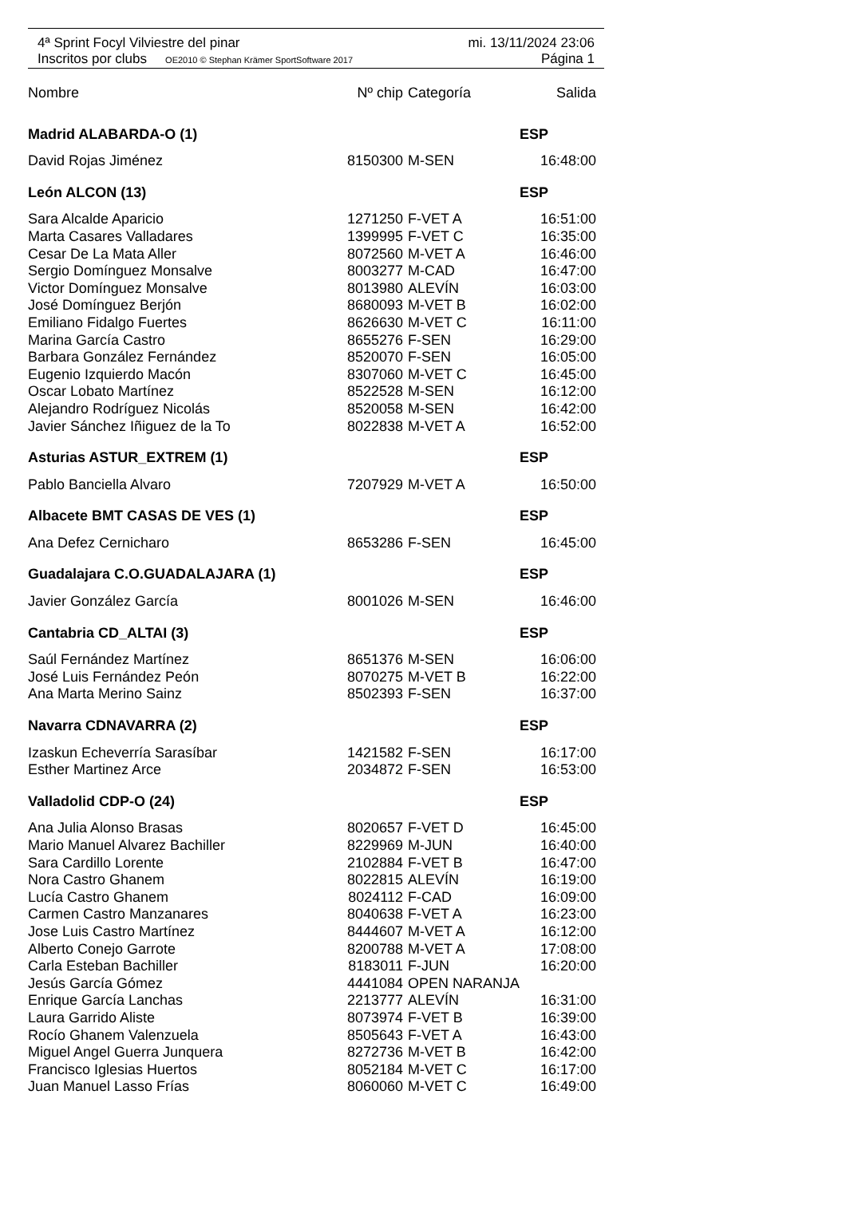4ª Sprint Focyl Vilviestre del pinar mi. 13/11/2024 23:06
Inscritos por clubs OE2010 © Stephan Krämer SportSoftware 2017 Página 1
| Nombre | Nº chip | Categoría | Salida |
| --- | --- | --- | --- |
| Madrid ALABARDA-O (1) | | | ESP |
| David Rojas Jiménez | 8150300 | M-SEN | 16:48:00 |
| León ALCON (13) | | | ESP |
| Sara Alcalde Aparicio | 1271250 | F-VET A | 16:51:00 |
| Marta Casares Valladares | 1399995 | F-VET C | 16:35:00 |
| Cesar De La Mata Aller | 8072560 | M-VET A | 16:46:00 |
| Sergio Domínguez Monsalve | 8003277 | M-CAD | 16:47:00 |
| Victor Domínguez Monsalve | 8013980 | ALEVÍN | 16:03:00 |
| José Domínguez Berjón | 8680093 | M-VET B | 16:02:00 |
| Emiliano Fidalgo Fuertes | 8626630 | M-VET C | 16:11:00 |
| Marina García Castro | 8655276 | F-SEN | 16:29:00 |
| Barbara González Fernández | 8520070 | F-SEN | 16:05:00 |
| Eugenio Izquierdo Macón | 8307060 | M-VET C | 16:45:00 |
| Oscar Lobato Martínez | 8522528 | M-SEN | 16:12:00 |
| Alejandro Rodríguez Nicolás | 8520058 | M-SEN | 16:42:00 |
| Javier Sánchez Iñiguez de la To | 8022838 | M-VET A | 16:52:00 |
| Asturias ASTUR_EXTREM (1) | | | ESP |
| Pablo Banciella Alvaro | 7207929 | M-VET A | 16:50:00 |
| Albacete BMT CASAS DE VES (1) | | | ESP |
| Ana Defez Cernicharo | 8653286 | F-SEN | 16:45:00 |
| Guadalajara C.O.GUADALAJARA (1) | | | ESP |
| Javier González García | 8001026 | M-SEN | 16:46:00 |
| Cantabria CD_ALTAI (3) | | | ESP |
| Saúl Fernández Martínez | 8651376 | M-SEN | 16:06:00 |
| José Luis Fernández Peón | 8070275 | M-VET B | 16:22:00 |
| Ana Marta Merino Sainz | 8502393 | F-SEN | 16:37:00 |
| Navarra CDNAVARRA (2) | | | ESP |
| Izaskun Echeverría Sarasíbar | 1421582 | F-SEN | 16:17:00 |
| Esther Martinez Arce | 2034872 | F-SEN | 16:53:00 |
| Valladolid CDP-O (24) | | | ESP |
| Ana Julia Alonso Brasas | 8020657 | F-VET D | 16:45:00 |
| Mario Manuel Alvarez Bachiller | 8229969 | M-JUN | 16:40:00 |
| Sara Cardillo Lorente | 2102884 | F-VET B | 16:47:00 |
| Nora Castro Ghanem | 8022815 | ALEVÍN | 16:19:00 |
| Lucía Castro Ghanem | 8024112 | F-CAD | 16:09:00 |
| Carmen Castro Manzanares | 8040638 | F-VET A | 16:23:00 |
| Jose Luis Castro Martínez | 8444607 | M-VET A | 16:12:00 |
| Alberto Conejo Garrote | 8200788 | M-VET A | 17:08:00 |
| Carla Esteban Bachiller | 8183011 | F-JUN | 16:20:00 |
| Jesús García Gómez | 4441084 | OPEN NARANJA | |
| Enrique García Lanchas | 2213777 | ALEVÍN | 16:31:00 |
| Laura Garrido Aliste | 8073974 | F-VET B | 16:39:00 |
| Rocío Ghanem Valenzuela | 8505643 | F-VET A | 16:43:00 |
| Miguel Angel Guerra Junquera | 8272736 | M-VET B | 16:42:00 |
| Francisco Iglesias Huertos | 8052184 | M-VET C | 16:17:00 |
| Juan Manuel Lasso Frías | 8060060 | M-VET C | 16:49:00 |